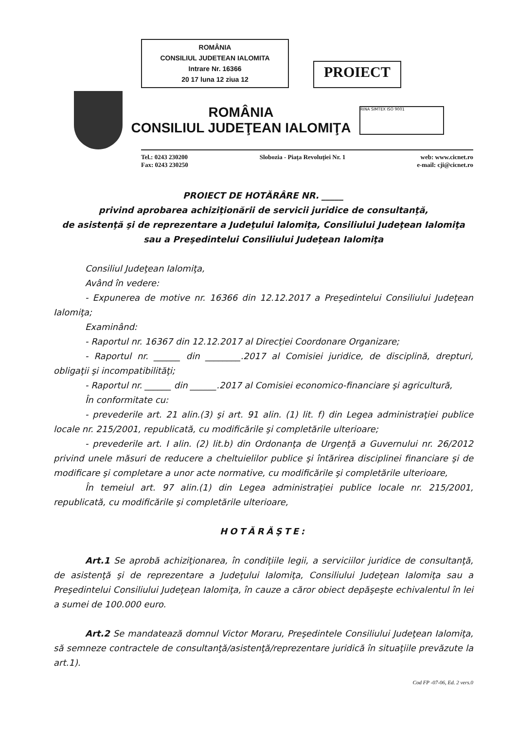ROMÂNIA
CONSILIUL JUDETEAN IALOMITA
Intrare Nr. 16366
20 17 luna 12 ziua 12
PROIECT
ROMÂNIA
CONSILIUL JUDEŢEAN IALOMIŢA
RINA SIMTEX ISO 9001
Tel.: 0243 230200
Fax: 0243 230250
Slobozia - Piaţa Revoluţiei Nr. 1
web: www.cicnet.ro
e-mail: cji@cicnet.ro
PROIECT DE HOTĂRÂRE NR. _____
privind aprobarea achiziţionării de servicii juridice de consultanţă,
de asistenţă şi de reprezentare a Judeţului Ialomiţa, Consiliului Judeţean Ialomiţa
sau a Preşedintelui Consiliului Judeţean Ialomiţa
Consiliul Judeţean Ialomiţa,
Având în vedere:
- Expunerea de motive nr. 16366 din 12.12.2017 a Preşedintelui Consiliului Judeţean Ialomiţa;
Examinând:
- Raportul nr. 16367 din 12.12.2017 al Direcţiei Coordonare Organizare;
- Raportul nr. ______ din ________.2017 al Comisiei juridice, de disciplină, drepturi, obligaţii şi incompatibilităţi;
- Raportul nr. ______ din ______.2017 al Comisiei economico-financiare şi agricultură,
În conformitate cu:
- prevederile art. 21 alin.(3) şi art. 91 alin. (1) lit. f) din Legea administraţiei publice locale nr. 215/2001, republicată, cu modificările şi completările ulterioare;
- prevederile art. I alin. (2) lit.b) din Ordonanţa de Urgenţă a Guvernului nr. 26/2012 privind unele măsuri de reducere a cheltuielilor publice şi întărirea disciplinei financiare şi de modificare şi completare a unor acte normative, cu modificările şi completările ulterioare,
În temeiul art. 97 alin.(1) din Legea administraţiei publice locale nr. 215/2001, republicată, cu modificările şi completările ulterioare,
HOTĂRĂŞTE:
Art.1 Se aprobă achiziţionarea, în condiţiile legii, a serviciilor juridice de consultanţă, de asistenţă şi de reprezentare a Judeţului Ialomiţa, Consiliului Judeţean Ialomiţa sau a Preşedintelui Consiliului Judeţean Ialomiţa, în cauze a căror obiect depăşeşte echivalentul în lei a sumei de 100.000 euro.
Art.2 Se mandatează domnul Victor Moraru, Preşedintele Consiliului Judeţean Ialomiţa, să semneze contractele de consultanţă/asistenţă/reprezentare juridică în situaţiile prevăzute la art.1).
Cod FP -07-06, Ed. 2 vers.0